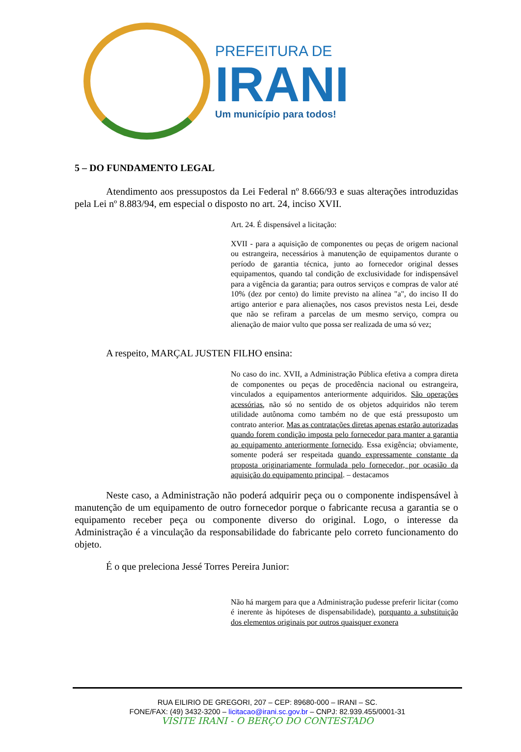PREFEITURA DE
IRANI
Um município para todos!
5 – DO FUNDAMENTO LEGAL
Atendimento aos pressupostos da Lei Federal nº 8.666/93 e suas alterações introduzidas pela Lei nº 8.883/94, em especial o disposto no art. 24, inciso XVII.
Art. 24. É dispensável a licitação:
XVII - para a aquisição de componentes ou peças de origem nacional ou estrangeira, necessários à manutenção de equipamentos durante o período de garantia técnica, junto ao fornecedor original desses equipamentos, quando tal condição de exclusividade for indispensável para a vigência da garantia; para outros serviços e compras de valor até 10% (dez por cento) do limite previsto na alínea "a", do inciso II do artigo anterior e para alienações, nos casos previstos nesta Lei, desde que não se refiram a parcelas de um mesmo serviço, compra ou alienação de maior vulto que possa ser realizada de uma só vez;
A respeito, MARÇAL JUSTEN FILHO ensina:
No caso do inc. XVII, a Administração Pública efetiva a compra direta de componentes ou peças de procedência nacional ou estrangeira, vinculados a equipamentos anteriormente adquiridos. São operações acessórias, não só no sentido de os objetos adquiridos não terem utilidade autônoma como também no de que está pressuposto um contrato anterior. Mas as contratações diretas apenas estarão autorizadas quando forem condição imposta pelo fornecedor para manter a garantia ao equipamento anteriormente fornecido. Essa exigência; obviamente, somente poderá ser respeitada quando expressamente constante da proposta originariamente formulada pelo fornecedor, por ocasião da aquisição do equipamento principal. – destacamos
Neste caso, a Administração não poderá adquirir peça ou o componente indispensável à manutenção de um equipamento de outro fornecedor porque o fabricante recusa a garantia se o equipamento receber peça ou componente diverso do original. Logo, o interesse da Administração é a vinculação da responsabilidade do fabricante pelo correto funcionamento do objeto.
É o que preleciona Jessé Torres Pereira Junior:
Não há margem para que a Administração pudesse preferir licitar (como é inerente às hipóteses de dispensabilidade), porquanto a substituição dos elementos originais por outros quaisquer exonera
RUA EILIRIO DE GREGORI, 207 – CEP: 89680-000 – IRANI – SC.
FONE/FAX: (49) 3432-3200 – licitacao@irani.sc.gov.br – CNPJ: 82.939.455/0001-31
VISITE IRANI - O BERÇO DO CONTESTADO